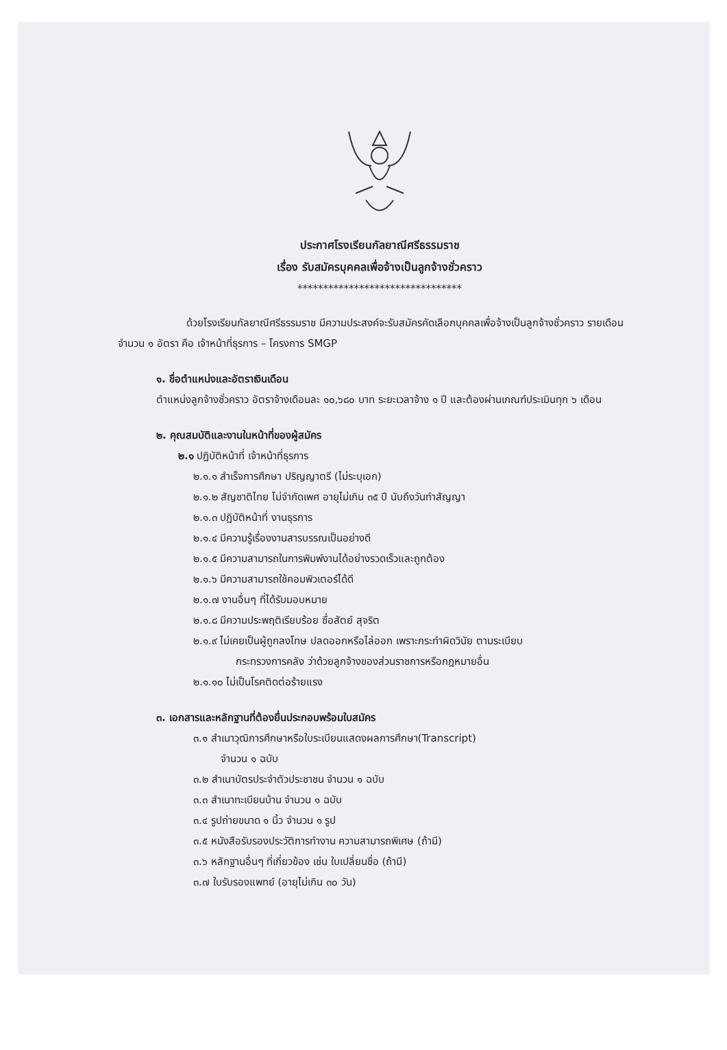ประกาศโรงเรียนกัลยาณีศรีธรรมราช
เรื่อง รับสมัครบุคคลเพื่อจ้างเป็นลูกจ้างชั่วคราว
********************************
ด้วยโรงเรียนกัลยาณีศรีธรรมราช มีความประสงค์จะรับสมัครคัดเลือกบุคคลเพื่อจ้างเป็นลูกจ้างชั่วคราว รายเดือน จำนวน ๑ อัตรา คือ เจ้าหน้าที่ธุรการ – โครงการ SMGP
๑. ชื่อตำแหน่งและอัตราเงินเดือน
ตำแหน่งลูกจ้างชั่วคราว อัตราจ้างเดือนละ ๑๐,๖๘๐ บาท ระยะเวลาจ้าง ๑ ปี และต้องผ่านเกณฑ์ประเมินทุก ๖ เดือน
๒. คุณสมบัติและงานในหน้าที่ของผู้สมัคร
๒.๑ ปฏิบัติหน้าที่ เจ้าหน้าที่ธุรการ
๒.๑.๑ สำเร็จการศึกษา ปริญญาตรี (ไม่ระบุเอก)
๒.๑.๒ สัญชาติไทย ไม่จำกัดเพศ อายุไม่เกิน ๓๕ ปี นับถึงวันทำสัญญา
๒.๑.๓ ปฏิบัติหน้าที่ งานธุรการ
๒.๑.๔ มีความรู้เรื่องงานสารบรรณเป็นอย่างดี
๒.๑.๕ มีความสามารถในการพิมพ์งานได้อย่างรวดเร็วและถูกต้อง
๒.๑.๖ มีความสามารถใช้คอมพิวเตอร์ได้ดี
๒.๑.๗ งานอื่นๆ ที่ได้รับมอบหมาย
๒.๑.๘ มีความประพฤติเรียบร้อย ซื่อสัตย์ สุจริต
๒.๑.๙ ไม่เคยเป็นผู้ถูกลงโทษ ปลดออกหรือไล่ออก เพราะกระทำผิดวินัย ตามระเบียบ
กระทรวงการคลัง ว่าด้วยลูกจ้างของส่วนราชการหรือกฎหมายอื่น
๒.๑.๑๐ ไม่เป็นโรคติดต่อร้ายแรง
๓. เอกสารและหลักฐานที่ต้องยื่นประกอบพร้อมใบสมัคร
๓.๑ สำเนาวุฒิการศึกษาหรือใบระเบียนแสดงผลการศึกษา(Transcript)
จำนวน ๑ ฉบับ
๓.๒ สำเนาบัตรประจำตัวประชาชน จำนวน ๑ ฉบับ
๓.๓ สำเนาทะเบียนบ้าน จำนวน ๑ ฉบับ
๓.๔ รูปถ่ายขนาด ๑ นิ้ว จำนวน ๑ รูป
๓.๕ หนังสือรับรองประวัติการทำงาน ความสามารถพิเศษ (ถ้ามี)
๓.๖ หลักฐานอื่นๆ ที่เกี่ยวข้อง เช่น ใบเปลี่ยนชื่อ (ถ้ามี)
๓.๗ ใบรับรองแพทย์ (อายุไม่เกิน ๓๐ วัน)